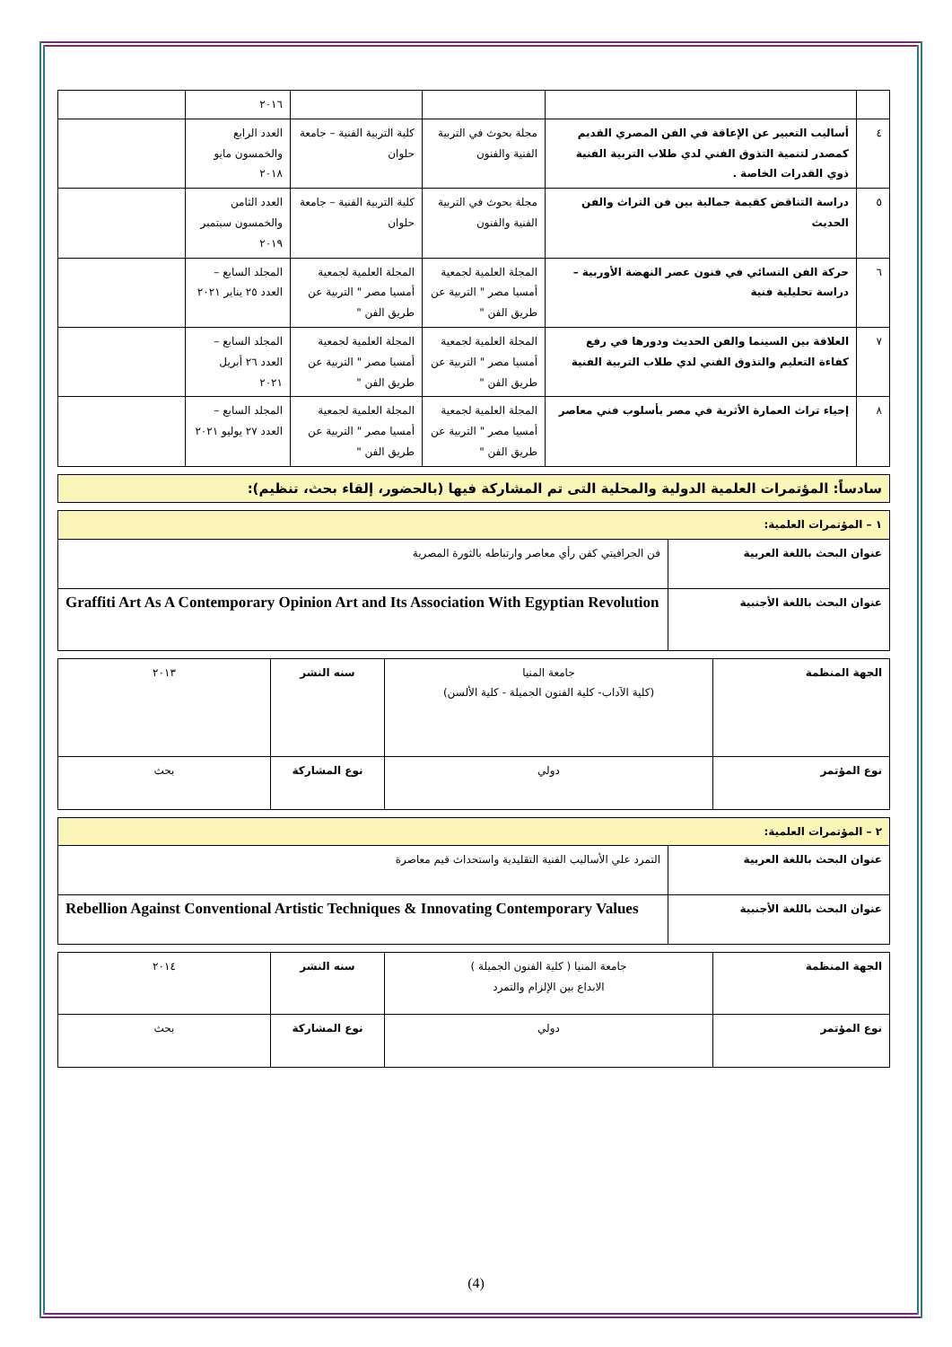| | | | | ٢٠١٦ | |
| ٤ | أساليب التعبير عن الإعاقة في الفن المصري القديم كمصدر لتنمية التذوق الفني لدي طلاب التربية الفنية ذوي القدرات الخاصة . | مجلة بحوث في التربية الفنية والفنون | كلية التربية الفنية – جامعة حلوان | العدد الرابع والخمسون مايو ٢٠١٨ | |
| ٥ | دراسة التناقض كقيمة جمالية بين فن التراث والفن الحديث | مجلة بحوث في التربية الفنية والفنون | كلية التربية الفنية – جامعة حلوان | العدد الثامن والخمسون سبتمبر ٢٠١٩ | |
| ٦ | حركة الفن النسائي في فنون عصر النهضة الأوربية – دراسة تحليلية فنية | المجلة العلمية لجمعية أمسيا مصر " التربية عن طريق الفن " | المجلة العلمية لجمعية أمسيا مصر " التربية عن طريق الفن " | المجلد السابع – العدد ٢٥ يناير ٢٠٢١ | |
| ٧ | العلاقة بين السينما والفن الحديث ودورها في رفع كفاءة التعليم والتذوق الفني لدي طلاب التربية الفنية | المجلة العلمية لجمعية أمسيا مصر " التربية عن طريق الفن " | المجلة العلمية لجمعية أمسيا مصر " التربية عن طريق الفن " | المجلد السابع – العدد ٢٦ أبريل ٢٠٢١ | |
| ٨ | إحياء تراث العمارة الأثرية في مصر بأسلوب فني معاصر | المجلة العلمية لجمعية أمسيا مصر " التربية عن طريق الفن " | المجلة العلمية لجمعية أمسيا مصر " التربية عن طريق الفن " | المجلد السابع – العدد ٢٧ يوليو ٢٠٢١ | |
سادساً: المؤتمرات العلمية الدولية والمحلية التى تم المشاركة فيها (بالحضور، إلقاء بحث، تنظيم):
| ١ – المؤتمرات العلمية: | |
| عنوان البحث باللغة العربية | فن الجرافيتي كفن رأي معاصر وارتباطه بالثورة المصرية |
| عنوان البحث باللغة الأجنبية | Graffiti Art As A Contemporary Opinion Art and Its Association With Egyptian Revolution |
| الجهة المنظمة | جامعة المنيا (كلية الآداب- كلية الفنون الجميلة - كلية الألسن) | سنه النشر | ٢٠١٣ |
| نوع المؤتمر | دولي | نوع المشاركة | بحث |
| ٢ – المؤتمرات العلمية: | |
| عنوان البحث باللغة العربية | التمرد علي الأساليب الفنية التقليدية واستحداث قيم معاصرة |
| عنوان البحث باللغة الأجنبية | Rebellion Against Conventional Artistic Techniques & Innovating Contemporary Values |
| الجهة المنظمة | جامعة المنيا ( كلية الفنون الجميلة ) الابداع بين الإلزام والتمرد | سنه النشر | ٢٠١٤ |
| نوع المؤتمر | دولي | نوع المشاركة | بحث |
(4)